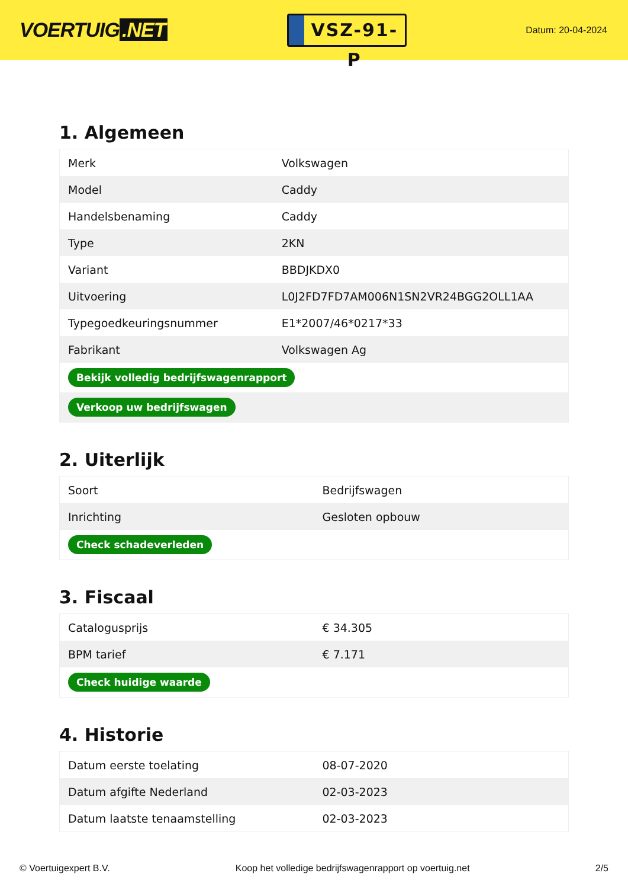VOERTUIG.NET
VSZ-91-P
Datum: 20-04-2024
1. Algemeen
| Merk | Volkswagen |
| Model | Caddy |
| Handelsbenaming | Caddy |
| Type | 2KN |
| Variant | BBDJKDX0 |
| Uitvoering | L0J2FD7FD7AM006N1SN2VR24BGG2OLL1AA |
| Typegoedkeuringsnummer | E1*2007/46*0217*33 |
| Fabrikant | Volkswagen Ag |
| Bekijk volledig bedrijfswagenrapport | |
| Verkoop uw bedrijfswagen | |
2. Uiterlijk
| Soort | Bedrijfswagen |
| Inrichting | Gesloten opbouw |
| Check schadeverleden | |
3. Fiscaal
| Catalogusprijs | € 34.305 |
| BPM tarief | € 7.171 |
| Check huidige waarde | |
4. Historie
| Datum eerste toelating | 08-07-2020 |
| Datum afgifte Nederland | 02-03-2023 |
| Datum laatste tenaamstelling | 02-03-2023 |
© Voertuigexpert B.V. Koop het volledige bedrijfswagenrapport op voertuig.net 2/5